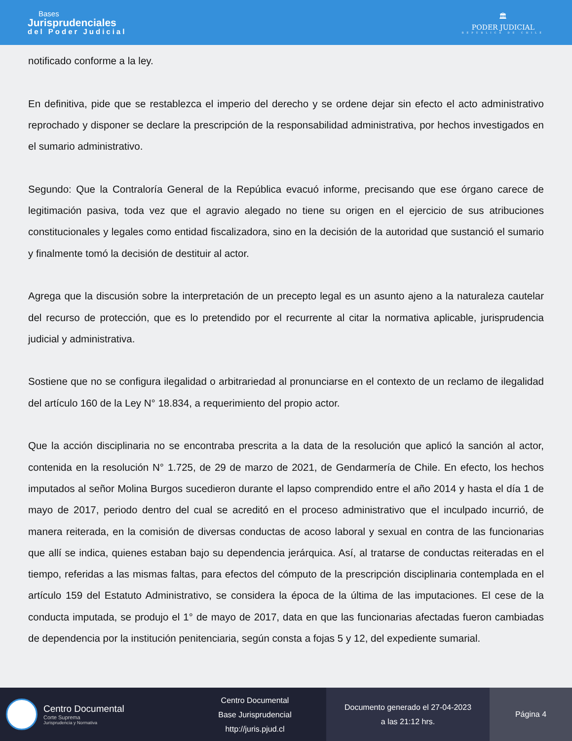Bases
Jurisprudenciales
del Poder Judicial
🏛
PODER JUDICIAL
REPÚBLICA DE CHILE
notificado conforme a la ley.
En definitiva, pide que se restablezca el imperio del derecho y se ordene dejar sin efecto el acto administrativo reprochado y disponer se declare la prescripción de la responsabilidad administrativa, por hechos investigados en el sumario administrativo.
Segundo: Que la Contraloría General de la República evacuó informe, precisando que ese órgano carece de legitimación pasiva, toda vez que el agravio alegado no tiene su origen en el ejercicio de sus atribuciones constitucionales y legales como entidad fiscalizadora, sino en la decisión de la autoridad que sustanció el sumario y finalmente tomó la decisión de destituir al actor.
Agrega que la discusión sobre la interpretación de un precepto legal es un asunto ajeno a la naturaleza cautelar del recurso de protección, que es lo pretendido por el recurrente al citar la normativa aplicable, jurisprudencia judicial y administrativa.
Sostiene que no se configura ilegalidad o arbitrariedad al pronunciarse en el contexto de un reclamo de ilegalidad del artículo 160 de la Ley N° 18.834, a requerimiento del propio actor.
Que la acción disciplinaria no se encontraba prescrita a la data de la resolución que aplicó la sanción al actor, contenida en la resolución N° 1.725, de 29 de marzo de 2021, de Gendarmería de Chile. En efecto, los hechos imputados al señor Molina Burgos sucedieron durante el lapso comprendido entre el año 2014 y hasta el día 1 de mayo de 2017, periodo dentro del cual se acreditó en el proceso administrativo que el inculpado incurrió, de manera reiterada, en la comisión de diversas conductas de acoso laboral y sexual en contra de las funcionarias que allí se indica, quienes estaban bajo su dependencia jerárquica. Así, al tratarse de conductas reiteradas en el tiempo, referidas a las mismas faltas, para efectos del cómputo de la prescripción disciplinaria contemplada en el artículo 159 del Estatuto Administrativo, se considera la época de la última de las imputaciones. El cese de la conducta imputada, se produjo el 1° de mayo de 2017, data en que las funcionarias afectadas fueron cambiadas de dependencia por la institución penitenciaria, según consta a fojas 5 y 12, del expediente sumarial.
Centro Documental
Corte Suprema
Jurisprudencia y Normativa
Centro Documental
Base Jurisprudencial
http://juris.pjud.cl
Documento generado el 27-04-2023
a las 21:12 hrs.
Página 4